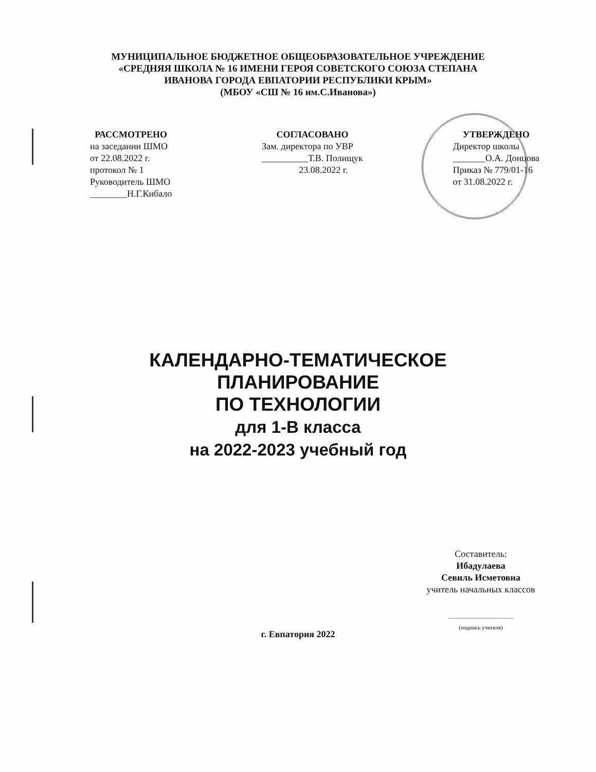МУНИЦИПАЛЬНОЕ БЮДЖЕТНОЕ ОБЩЕОБРАЗОВАТЕЛЬНОЕ УЧРЕЖДЕНИЕ
«СРЕДНЯЯ ШКОЛА № 16 ИМЕНИ ГЕРОЯ СОВЕТСКОГО СОЮЗА СТЕПАНА
ИВАНОВА ГОРОДА ЕВПАТОРИИ РЕСПУБЛИКИ КРЫМ»
(МБОУ «СШ № 16 им.С.Иванова»)
РАССМОТРЕНО
на заседании ШМО
от 22.08.2022 г.
протокол № 1
Руководитель ШМО
________Н.Г.Кибало
СОГЛАСОВАНО
Зам. директора по УВР
__________Т.В. Полищук
23.08.2022 г.
УТВЕРЖДЕНО
Директор школы
_______О.А. Донцова
Приказ № 779/01-16
от 31.08.2022 г.
КАЛЕНДАРНО-ТЕМАТИЧЕСКОЕ
ПЛАНИРОВАНИЕ
ПО ТЕХНОЛОГИИ
для 1-В класса
на 2022-2023 учебный год
Составитель:
Ибадулаева
Севиль Исметовна
учитель начальных классов
_______________________
(подпись учителя)
г. Евпатория 2022